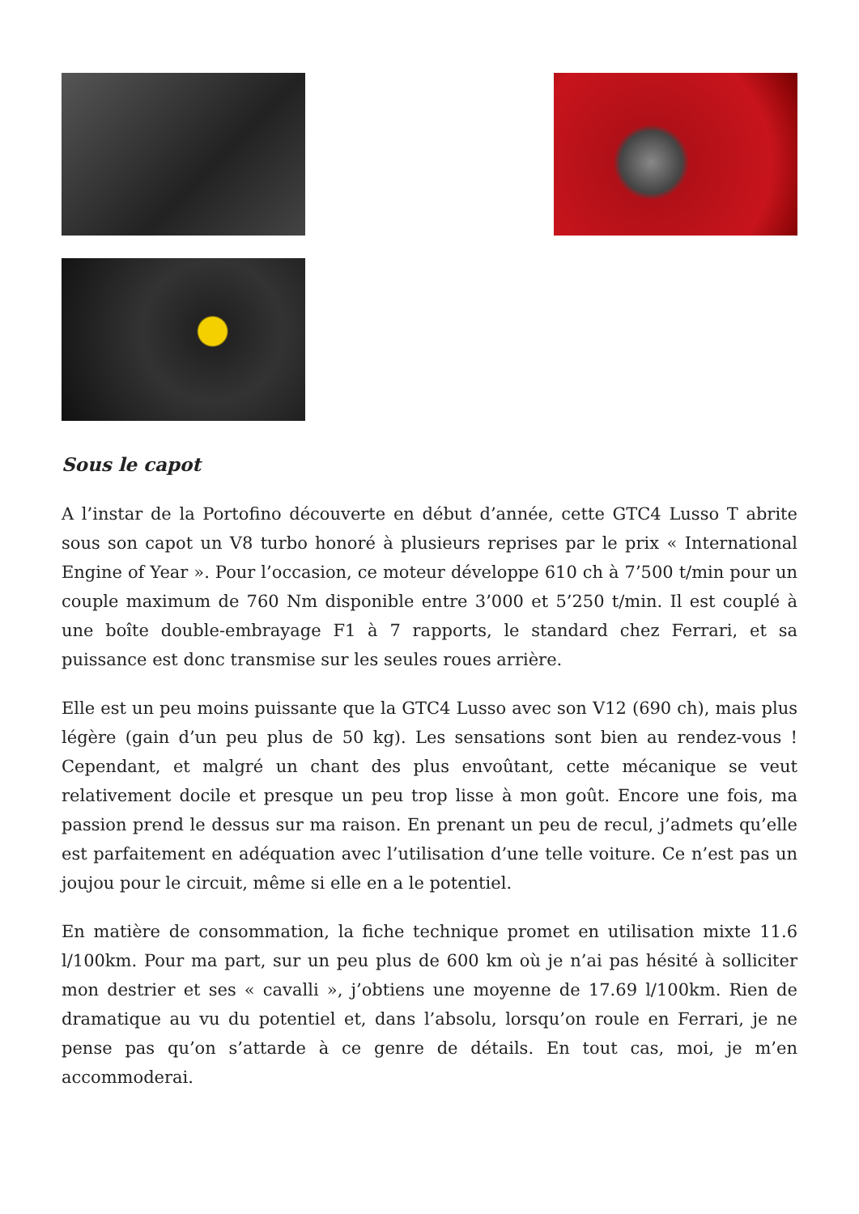Sous le capot
A l’instar de la Portofino découverte en début d’année, cette GTC4 Lusso T abrite sous son capot un V8 turbo honoré à plusieurs reprises par le prix « International Engine of Year ». Pour l’occasion, ce moteur développe 610 ch à 7’500 t/min pour un couple maximum de 760 Nm disponible entre 3’000 et 5’250 t/min. Il est couplé à une boîte double-embrayage F1 à 7 rapports, le standard chez Ferrari, et sa puissance est donc transmise sur les seules roues arrière.
Elle est un peu moins puissante que la GTC4 Lusso avec son V12 (690 ch), mais plus légère (gain d’un peu plus de 50 kg). Les sensations sont bien au rendez-vous ! Cependant, et malgré un chant des plus envoûtant, cette mécanique se veut relativement docile et presque un peu trop lisse à mon goût. Encore une fois, ma passion prend le dessus sur ma raison. En prenant un peu de recul, j’admets qu’elle est parfaitement en adéquation avec l’utilisation d’une telle voiture. Ce n’est pas un joujou pour le circuit, même si elle en a le potentiel.
En matière de consommation, la fiche technique promet en utilisation mixte 11.6 l/100km. Pour ma part, sur un peu plus de 600 km où je n’ai pas hésité à solliciter mon destrier et ses « cavalli », j’obtiens une moyenne de 17.69 l/100km. Rien de dramatique au vu du potentiel et, dans l’absolu, lorsqu’on roule en Ferrari, je ne pense pas qu’on s’attarde à ce genre de détails. En tout cas, moi, je m’en accommoderai.